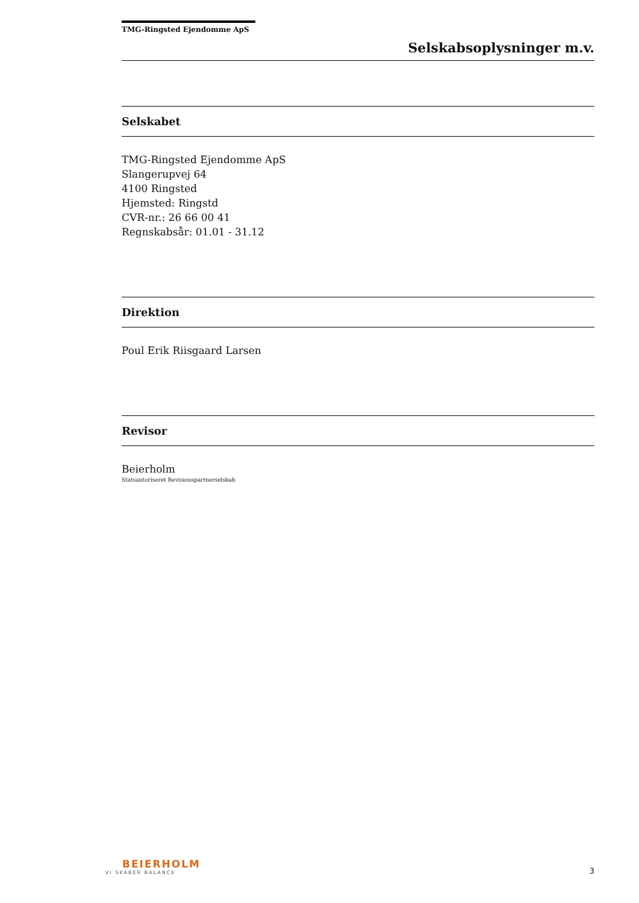TMG-Ringsted Ejendomme ApS
Selskabsoplysninger m.v.
Selskabet
TMG-Ringsted Ejendomme ApS
Slangerupvej 64
4100 Ringsted
Hjemsted: Ringstd
CVR-nr.: 26 66 00 41
Regnskabsår: 01.01 - 31.12
Direktion
Poul Erik Riisgaard Larsen
Revisor
Beierholm
Statsautoriseret Revisionspartnerselskab
BEIERHOLM
VI SKABER BALANCE
3